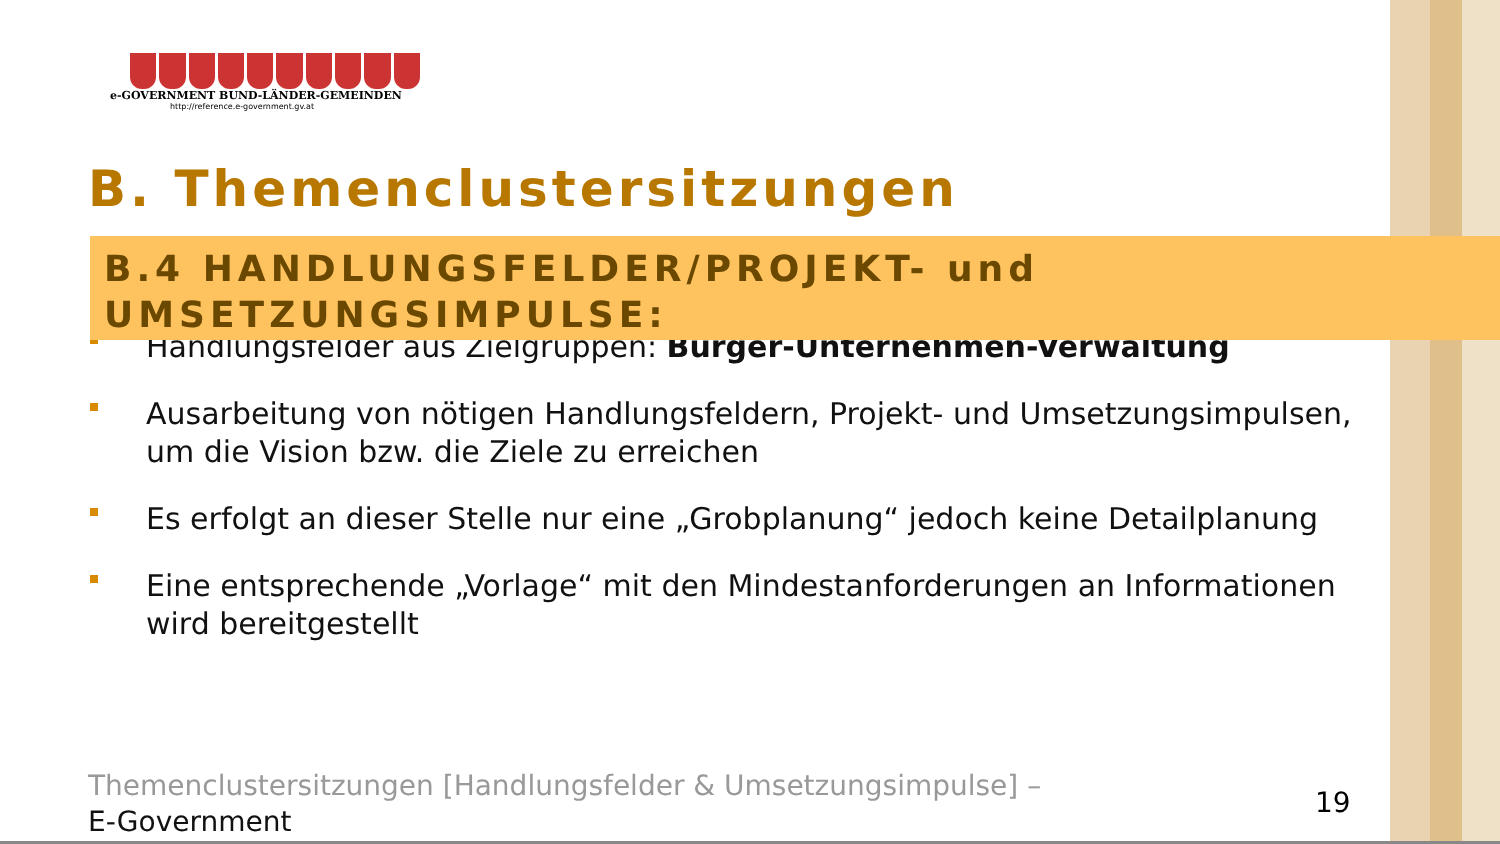e-GOVERNMENT BUND-LÄNDER-GEMEINDEN
http://reference.e-government.gv.at
B. Themenclustersitzungen
B.4 HANDLUNGSFELDER/PROJEKT- und UMSETZUNGSIMPULSE:
Handlungsfelder aus Zielgruppen: Bürger-Unternehmen-Verwaltung
Ausarbeitung von nötigen Handlungsfeldern, Projekt- und Umsetzungsimpulsen, um die Vision bzw. die Ziele zu erreichen
Es erfolgt an dieser Stelle nur eine „Grobplanung“ jedoch keine Detailplanung
Eine entsprechende „Vorlage“ mit den Mindestanforderungen an Informationen wird bereitgestellt
Themenclustersitzungen [Handlungsfelder & Umsetzungsimpulse] –
E-Government
19